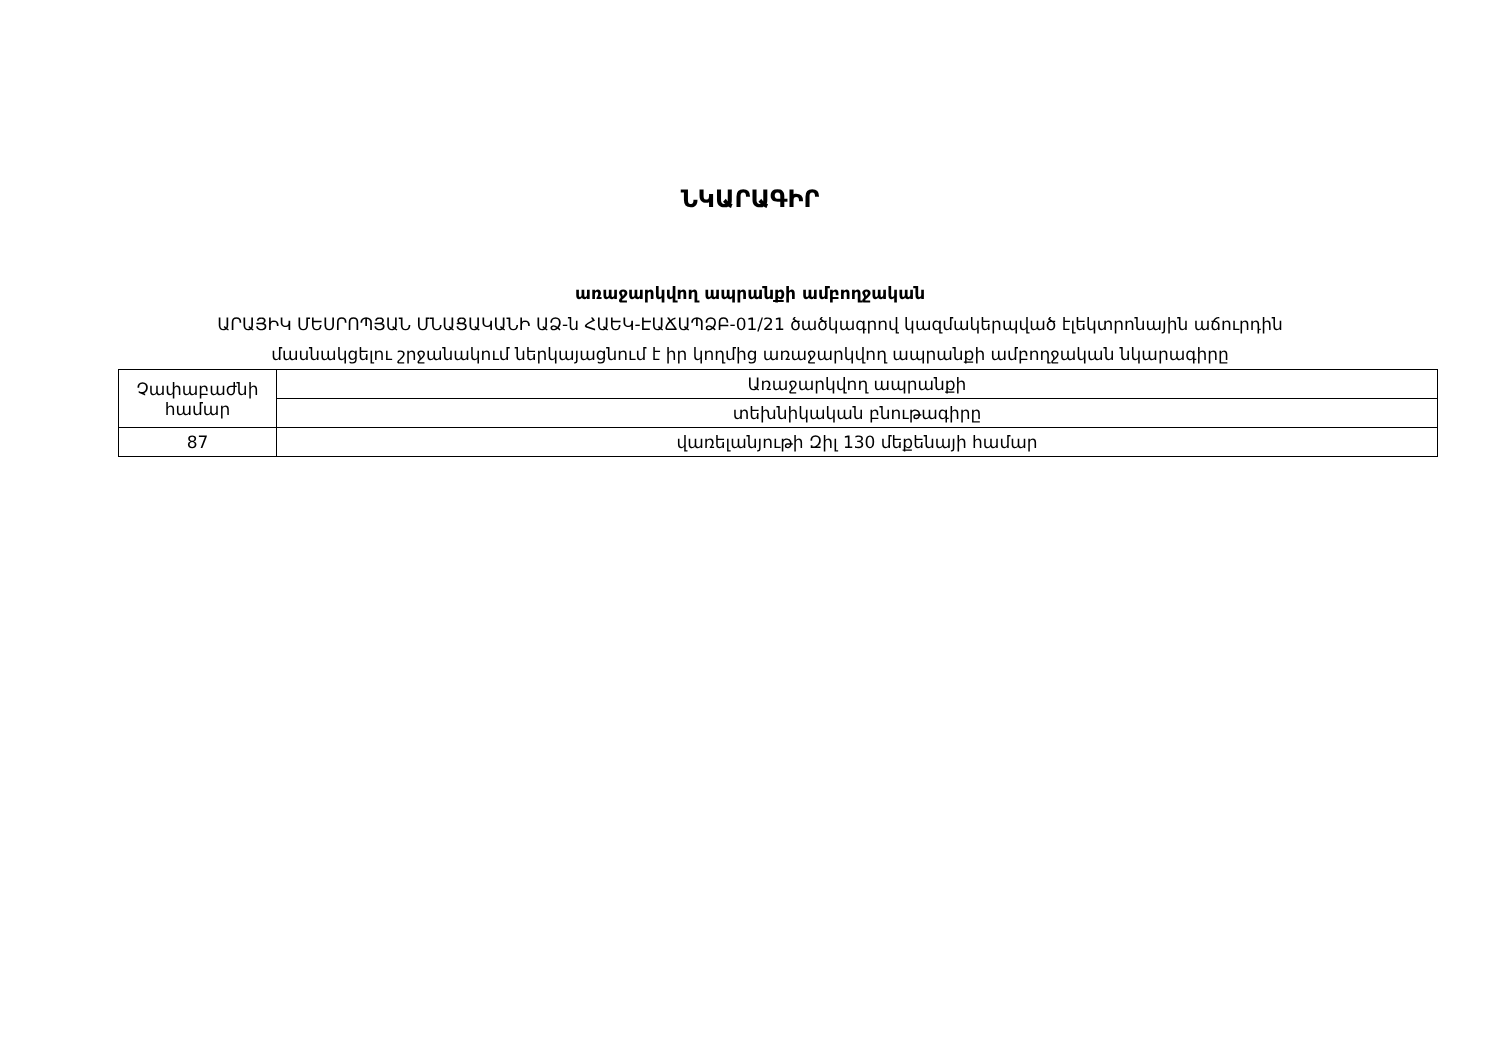ՆԿԱՐԱԳԻՐ
առաջարկվող ապրանքի ամբողջական
ԱՐԱՅԻԿ ՄԵՍՐՈՊՅԱՆ ՄՆԱՑԱԿԱՆԻ ԱՁ-ն ՀԱԵԿ-ԷԱՃԱՊՁԲ-01/21 ծածկագրով կազմակերպված էլեկտրոնային աճուրդին
մասնակցելու շրջանակում ներկայացնում է իր կողմից առաջարկվող ապրանքի ամբողջական նկարագիրը
| Չափաբաժնի համար | Առաջարկվող ապրանքի |
| | տեխնիկական բնութագիրը |
| 87 | վառելանյութի Զիլ 130 մեքենայի համար |